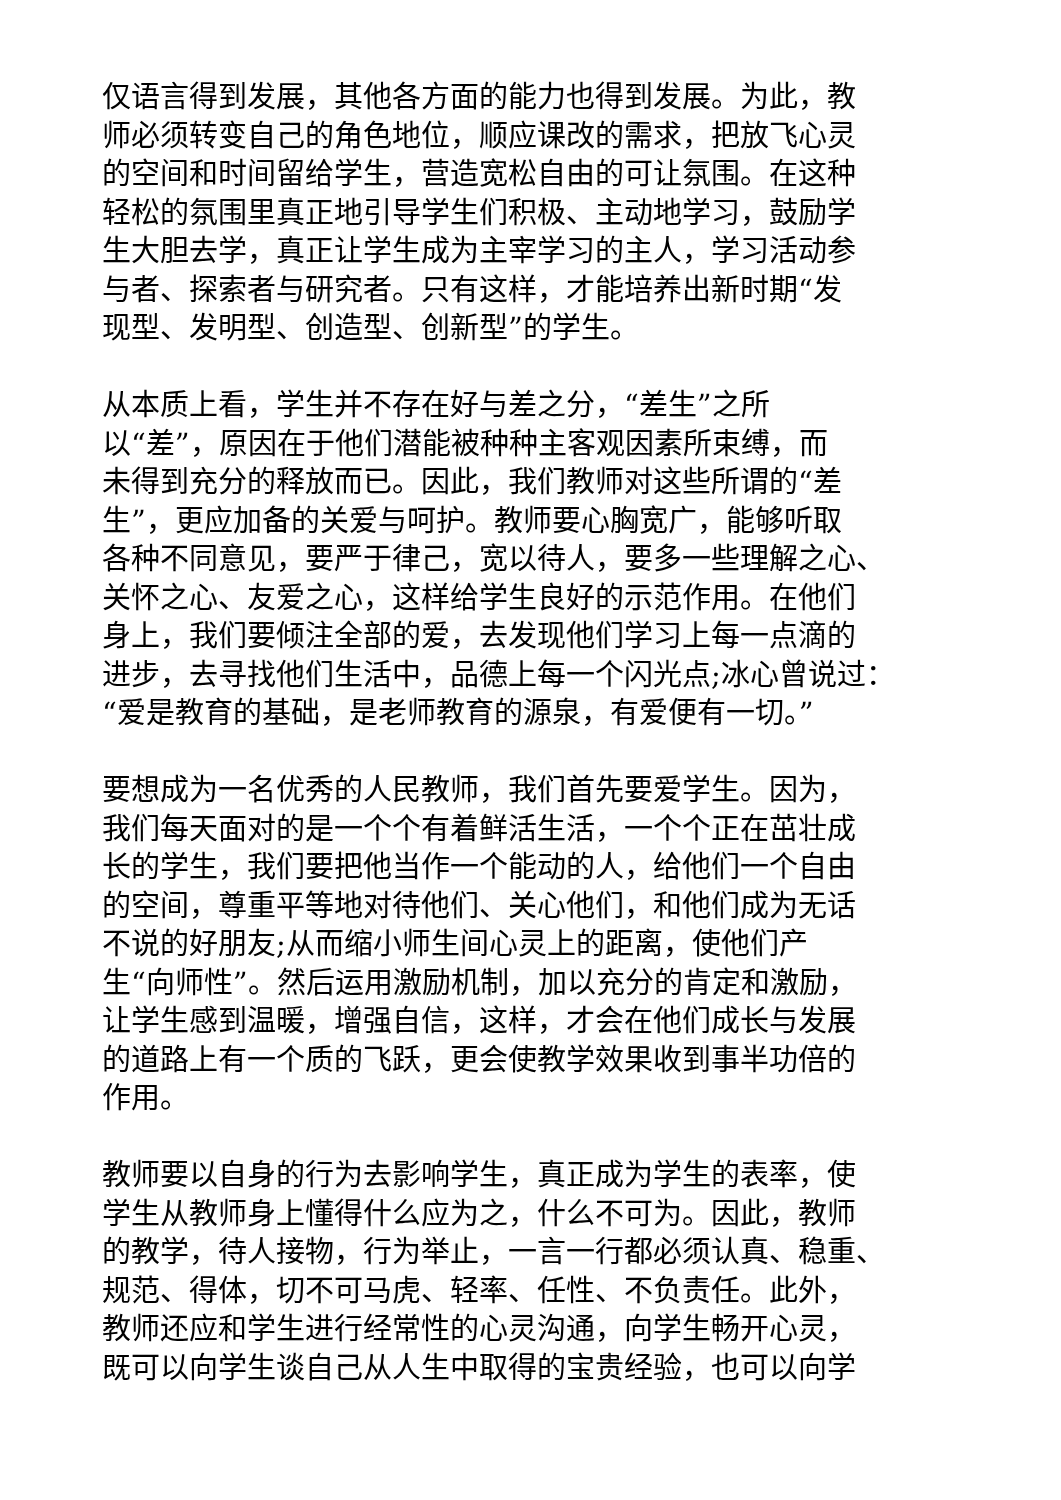仅语言得到发展，其他各方面的能力也得到发展。为此，教
师必须转变自己的角色地位，顺应课改的需求，把放飞心灵
的空间和时间留给学生，营造宽松自由的可让氛围。在这种
轻松的氛围里真正地引导学生们积极、主动地学习，鼓励学
生大胆去学，真正让学生成为主宰学习的主人，学习活动参
与者、探索者与研究者。只有这样，才能培养出新时期“发
现型、发明型、创造型、创新型”的学生。
从本质上看，学生并不存在好与差之分，“差生”之所
以“差”，原因在于他们潜能被种种主客观因素所束缚，而
未得到充分的释放而已。因此，我们教师对这些所谓的“差
生”，更应加备的关爱与呵护。教师要心胸宽广，能够听取
各种不同意见，要严于律己，宽以待人，要多一些理解之心、
关怀之心、友爱之心，这样给学生良好的示范作用。在他们
身上，我们要倾注全部的爱，去发现他们学习上每一点滴的
进步，去寻找他们生活中，品德上每一个闪光点;冰心曾说过：
“爱是教育的基础，是老师教育的源泉，有爱便有一切。”
要想成为一名优秀的人民教师，我们首先要爱学生。因为，
我们每天面对的是一个个有着鲜活生活，一个个正在茁壮成
长的学生，我们要把他当作一个能动的人，给他们一个自由
的空间，尊重平等地对待他们、关心他们，和他们成为无话
不说的好朋友;从而缩小师生间心灵上的距离，使他们产
生“向师性”。然后运用激励机制，加以充分的肯定和激励，
让学生感到温暖，增强自信，这样，才会在他们成长与发展
的道路上有一个质的飞跃，更会使教学效果收到事半功倍的
作用。
教师要以自身的行为去影响学生，真正成为学生的表率，使
学生从教师身上懂得什么应为之，什么不可为。因此，教师
的教学，待人接物，行为举止，一言一行都必须认真、稳重、
规范、得体，切不可马虎、轻率、任性、不负责任。此外，
教师还应和学生进行经常性的心灵沟通，向学生畅开心灵，
既可以向学生谈自己从人生中取得的宝贵经验，也可以向学